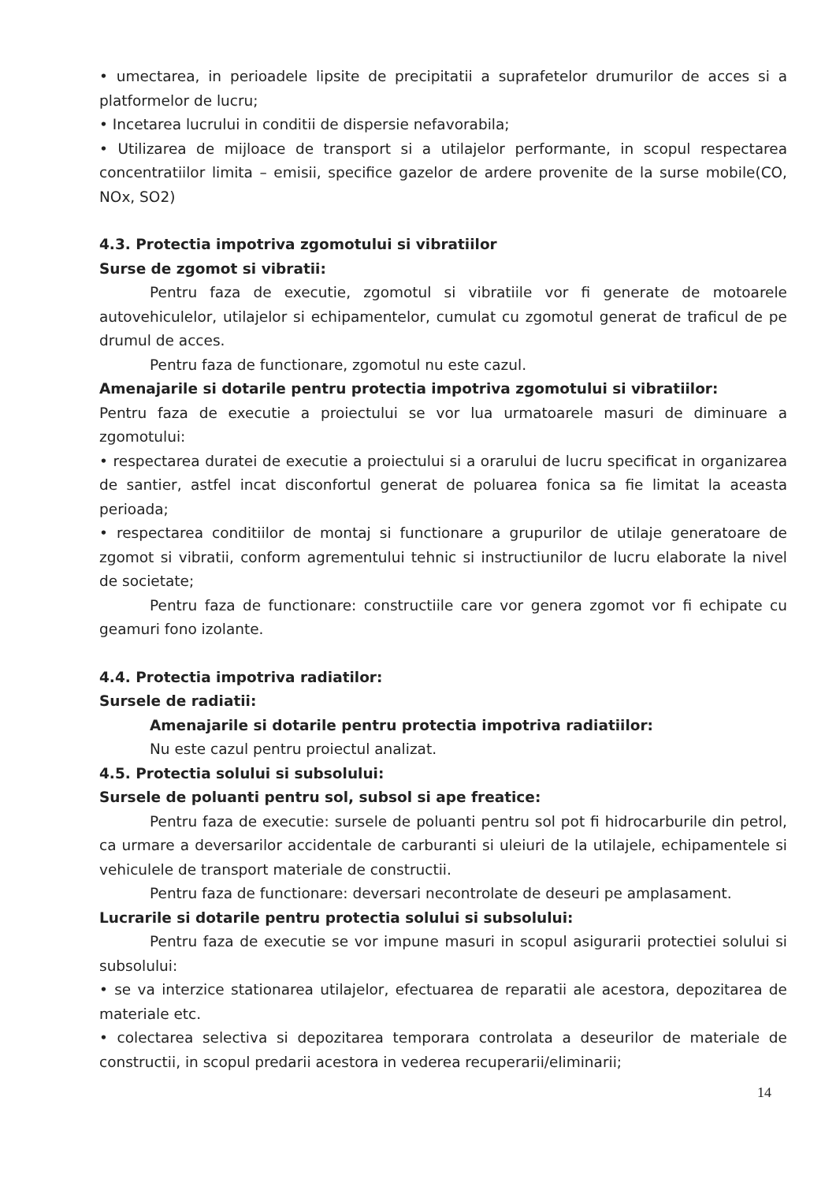• umectarea, in perioadele lipsite de precipitatii a suprafetelor drumurilor de acces si a platformelor de lucru;
• Incetarea lucrului in conditii de dispersie nefavorabila;
• Utilizarea de mijloace de transport si a utilajelor performante, in scopul respectarea concentratiilor limita – emisii, specifice gazelor de ardere provenite de la surse mobile(CO, NOx, SO2)
4.3. Protectia impotriva zgomotului si vibratiilor
Surse de zgomot si vibratii:
Pentru faza de executie, zgomotul si vibratiile vor fi generate de motoarele autovehiculelor, utilajelor si echipamentelor, cumulat cu zgomotul generat de traficul de pe drumul de acces.
Pentru faza de functionare, zgomotul nu este cazul.
Amenajarile si dotarile pentru protectia impotriva zgomotului si vibratiilor:
Pentru faza de executie a proiectului se vor lua urmatoarele masuri de diminuare a zgomotului:
• respectarea duratei de executie a proiectului si a orarului de lucru specificat in organizarea de santier, astfel incat disconfortul generat de poluarea fonica sa fie limitat la aceasta perioada;
• respectarea conditiilor de montaj si functionare a grupurilor de utilaje generatoare de zgomot si vibratii, conform agrementului tehnic si instructiunilor de lucru elaborate la nivel de societate;
Pentru faza de functionare: constructiile care vor genera zgomot vor fi echipate cu geamuri fono izolante.
4.4. Protectia impotriva radiatilor:
Sursele de radiatii:
Amenajarile si dotarile pentru protectia impotriva radiatiilor:
Nu este cazul pentru proiectul analizat.
4.5. Protectia solului si subsolului:
Sursele de poluanti pentru sol, subsol si ape freatice:
Pentru faza de executie: sursele de poluanti pentru sol pot fi hidrocarburile din petrol, ca urmare a deversarilor accidentale de carburanti si uleiuri de la utilajele, echipamentele si vehiculele de transport materiale de constructii.
Pentru faza de functionare: deversari necontrolate de deseuri pe amplasament.
Lucrarile si dotarile pentru protectia solului si subsolului:
Pentru faza de executie se vor impune masuri in scopul asigurarii protectiei solului si subsolului:
• se va interzice stationarea utilajelor, efectuarea de reparatii ale acestora, depozitarea de materiale etc.
• colectarea selectiva si depozitarea temporara controlata a deseurilor de materiale de constructii, in scopul predarii acestora in vederea recuperarii/eliminarii;
14